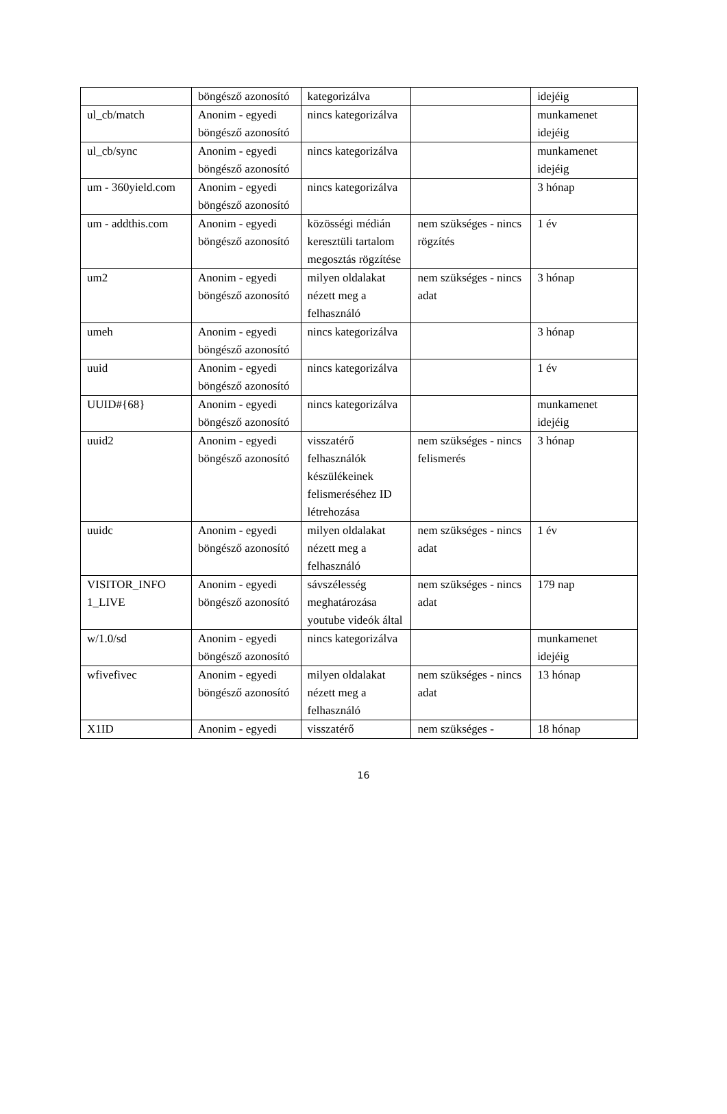| | böngésző azonosító | kategorizálva | | idejéig |
| ul_cb/match | Anonim - egyedi böngésző azonosító | nincs kategorizálva | | munkamenet idejéig |
| ul_cb/sync | Anonim - egyedi böngésző azonosító | nincs kategorizálva | | munkamenet idejéig |
| um - 360yield.com | Anonim - egyedi böngésző azonosító | nincs kategorizálva | | 3 hónap |
| um - addthis.com | Anonim - egyedi böngésző azonosító | közösségi médián keresztüli tartalom megosztás rögzítése | nem szükséges - nincs rögzítés | 1 év |
| um2 | Anonim - egyedi böngésző azonosító | milyen oldalakat nézett meg a felhasználó | nem szükséges - nincs adat | 3 hónap |
| umeh | Anonim - egyedi böngésző azonosító | nincs kategorizálva | | 3 hónap |
| uuid | Anonim - egyedi böngésző azonosító | nincs kategorizálva | | 1 év |
| UUID#{68} | Anonim - egyedi böngésző azonosító | nincs kategorizálva | | munkamenet idejéig |
| uuid2 | Anonim - egyedi böngésző azonosító | visszatérő felhasználók készülékeinek felismeréséhez ID létrehozása | nem szükséges - nincs felismerés | 3 hónap |
| uuidc | Anonim - egyedi böngésző azonosító | milyen oldalakat nézett meg a felhasználó | nem szükséges - nincs adat | 1 év |
| VISITOR_INFO 1_LIVE | Anonim - egyedi böngésző azonosító | sávszélesség meghatározása youtube videók által | nem szükséges - nincs adat | 179 nap |
| w/1.0/sd | Anonim - egyedi böngésző azonosító | nincs kategorizálva | | munkamenet idejéig |
| wfivefivec | Anonim - egyedi böngésző azonosító | milyen oldalakat nézett meg a felhasználó | nem szükséges - nincs adat | 13 hónap |
| X1ID | Anonim - egyedi | visszatérő | nem szükséges - | 18 hónap |
16